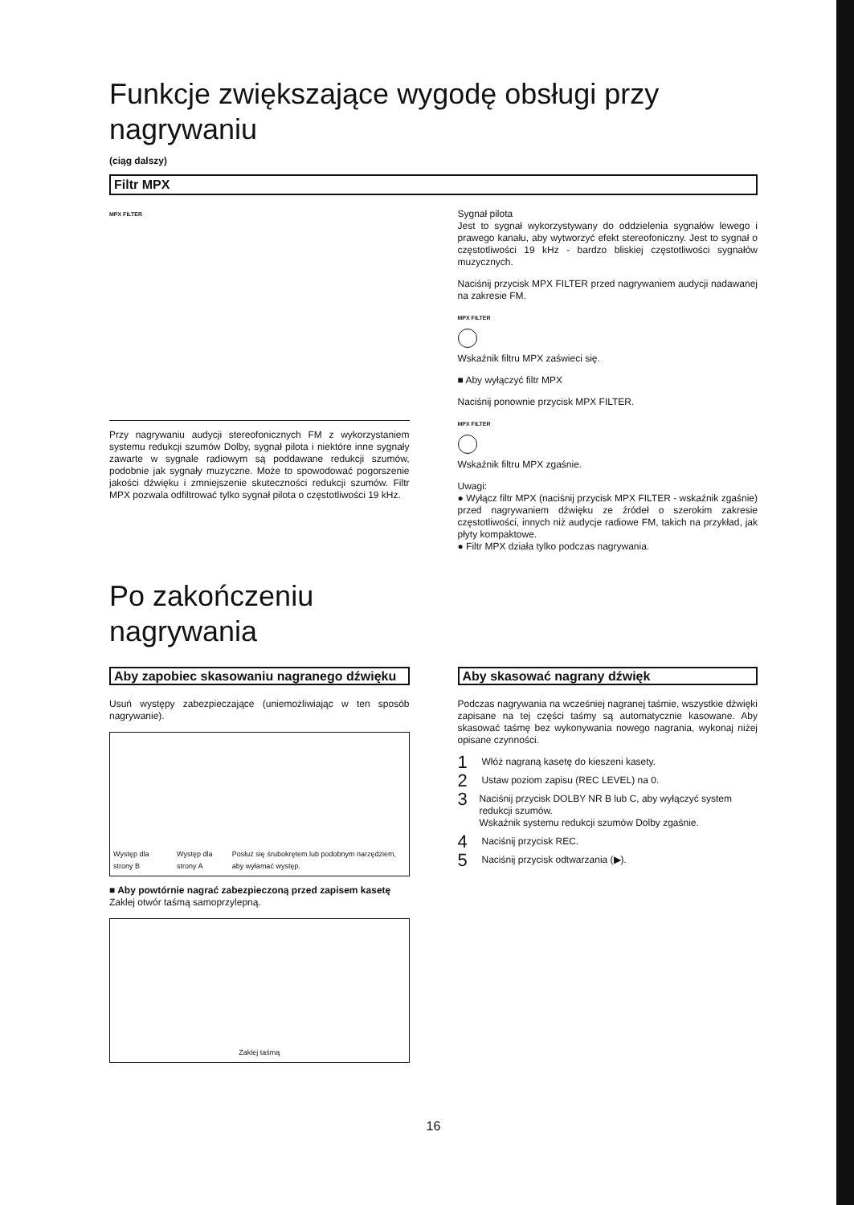Funkcje zwiększające wygodę obsługi przy nagrywaniu
(ciąg dalszy)
Filtr MPX
MPX FILTER
Przy nagrywaniu audycji stereofonicznych FM z wykorzystaniem systemu redukcji szumów Dolby, sygnał pilota i niektóre inne sygnały zawarte w sygnale radiowym są poddawane redukcji szumów, podobnie jak sygnały muzyczne. Może to spowodować pogorszenie jakości dźwięku i zmniejszenie skuteczności redukcji szumów. Filtr MPX pozwala odfiltrować tylko sygnał pilota o częstotliwości 19 kHz.
Sygnał pilota
Jest to sygnał wykorzystywany do oddzielenia sygnałów lewego i prawego kanału, aby wytworzyć efekt stereofoniczny. Jest to sygnał o częstotliwości 19 kHz - bardzo bliskiej częstotliwości sygnałów muzycznych.
Naciśnij przycisk MPX FILTER przed nagrywaniem audycji nadawanej na zakresie FM.
MPX FILTER
Wskaźnik filtru MPX zaświeci się.
■ Aby wyłączyć filtr MPX
Naciśnij ponownie przycisk MPX FILTER.
MPX FILTER
Wskaźnik filtru MPX zgaśnie.
Uwagi:
● Wyłącz filtr MPX (naciśnij przycisk MPX FILTER - wskaźnik zgaśnie) przed nagrywaniem dźwięku ze źródeł o szerokim zakresie częstotliwości, innych niż audycje radiowe FM, takich na przykład, jak płyty kompaktowe.
● Filtr MPX działa tylko podczas nagrywania.
Po zakończeniu
nagrywania
Aby zapobiec skasowaniu nagranego dźwięku
Usuń występy zabezpieczające (uniemożliwiając w ten sposób nagrywanie).
Występ dla strony B Występ dla strony A Posłuż się śrubokrętem lub podobnym narzędziem, aby wyłamać występ.
■ Aby powtórnie nagrać zabezpieczoną przed zapisem kasetę
Zaklej otwór taśmą samoprzylepną.
Zaklej taśmą
Aby skasować nagrany dźwięk
Podczas nagrywania na wcześniej nagranej taśmie, wszystkie dźwięki zapisane na tej części taśmy są automatycznie kasowane. Aby skasować taśmę bez wykonywania nowego nagrania, wykonaj niżej opisane czynności.
1 Włóż nagraną kasetę do kieszeni kasety.
2 Ustaw poziom zapisu (REC LEVEL) na 0.
3 Naciśnij przycisk DOLBY NR B lub C, aby wyłączyć system redukcji szumów.
Wskaźnik systemu redukcji szumów Dolby zgaśnie.
4 Naciśnij przycisk REC.
5 Naciśnij przycisk odtwarzania (▶).
16